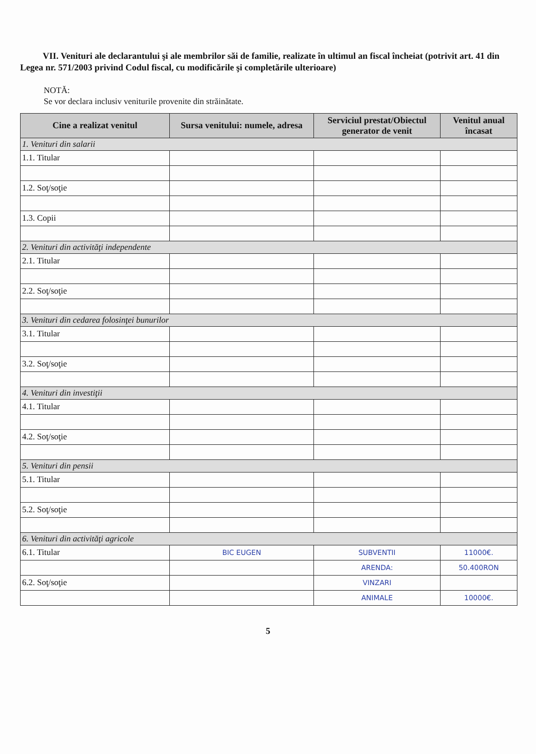VII. Venituri ale declarantului şi ale membrilor săi de familie, realizate în ultimul an fiscal încheiat (potrivit art. 41 din Legea nr. 571/2003 privind Codul fiscal, cu modificările şi completările ulterioare)
NOTĂ:
Se vor declara inclusiv veniturile provenite din străinătate.
| Cine a realizat venitul | Sursa venitului: numele, adresa | Serviciul prestat/Obiectul generator de venit | Venitul anual încasat |
| --- | --- | --- | --- |
| 1. Venituri din salarii | | | |
| 1.1. Titular | | | |
| 1.2. Soţ/soţie | | | |
| 1.3. Copii | | | |
| 2. Venituri din activităţi independente | | | |
| 2.1. Titular | | | |
| 2.2. Soţ/soţie | | | |
| 3. Venituri din cedarea folosinţei bunurilor | | | |
| 3.1. Titular | | | |
| 3.2. Soţ/soţie | | | |
| 4. Venituri din investiţii | | | |
| 4.1. Titular | | | |
| 4.2. Soţ/soţie | | | |
| 5. Venituri din pensii | | | |
| 5.1. Titular | | | |
| 5.2. Soţ/soţie | | | |
| 6. Venituri din activităţi agricole | | | |
| 6.1. Titular | BIC EUGEN | SUBVENTII | 11000€. |
| | | ARENDA: | 50.400RON |
| 6.2. Soţ/soţie | | VINZARI | |
| | | ANIMALE | 10000€. |
5